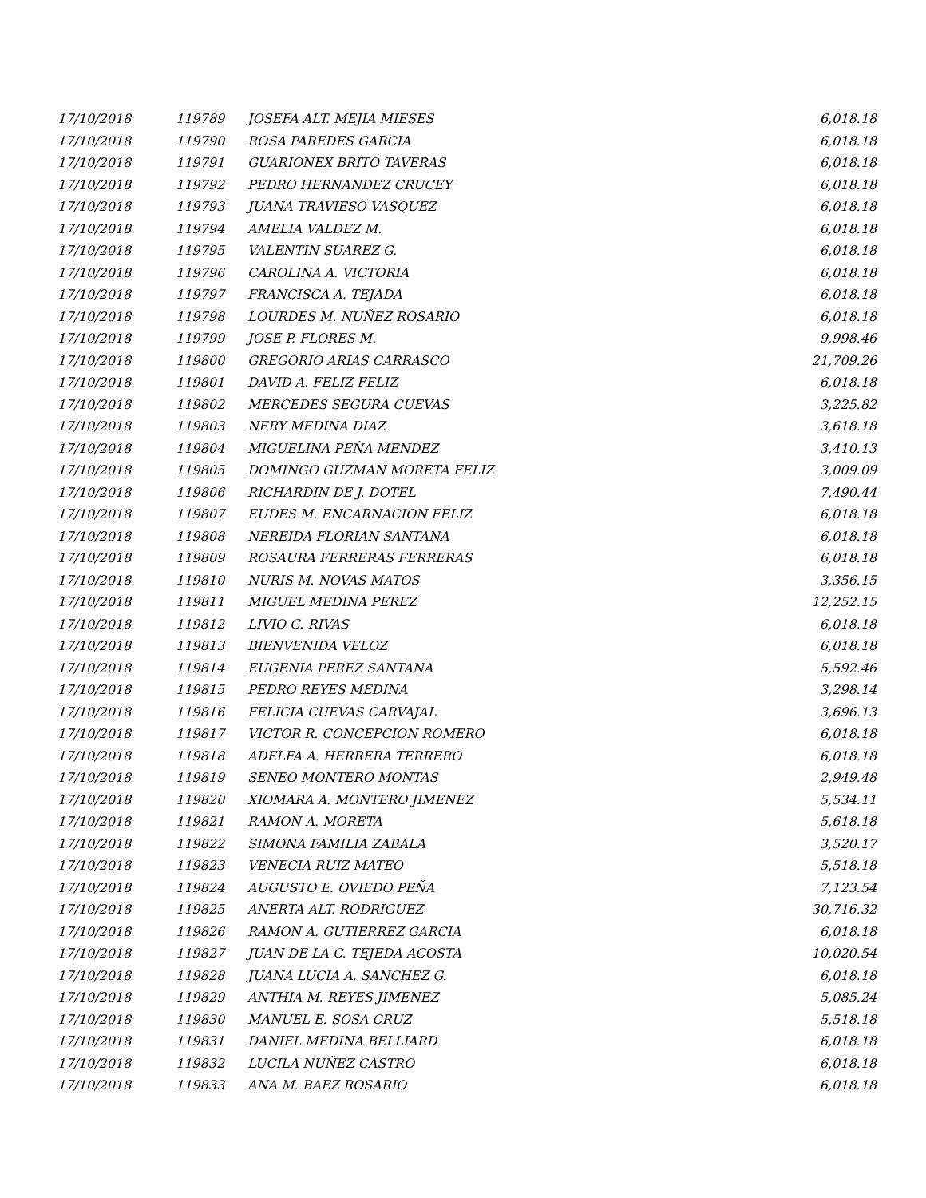| 17/10/2018 | 119789 | JOSEFA ALT. MEJIA MIESES | 6,018.18 |
| 17/10/2018 | 119790 | ROSA PAREDES GARCIA | 6,018.18 |
| 17/10/2018 | 119791 | GUARIONEX BRITO TAVERAS | 6,018.18 |
| 17/10/2018 | 119792 | PEDRO HERNANDEZ CRUCEY | 6,018.18 |
| 17/10/2018 | 119793 | JUANA TRAVIESO VASQUEZ | 6,018.18 |
| 17/10/2018 | 119794 | AMELIA VALDEZ M. | 6,018.18 |
| 17/10/2018 | 119795 | VALENTIN SUAREZ G. | 6,018.18 |
| 17/10/2018 | 119796 | CAROLINA A. VICTORIA | 6,018.18 |
| 17/10/2018 | 119797 | FRANCISCA A. TEJADA | 6,018.18 |
| 17/10/2018 | 119798 | LOURDES M. NUÑEZ ROSARIO | 6,018.18 |
| 17/10/2018 | 119799 | JOSE P. FLORES M. | 9,998.46 |
| 17/10/2018 | 119800 | GREGORIO ARIAS CARRASCO | 21,709.26 |
| 17/10/2018 | 119801 | DAVID A. FELIZ FELIZ | 6,018.18 |
| 17/10/2018 | 119802 | MERCEDES SEGURA CUEVAS | 3,225.82 |
| 17/10/2018 | 119803 | NERY MEDINA DIAZ | 3,618.18 |
| 17/10/2018 | 119804 | MIGUELINA PEÑA MENDEZ | 3,410.13 |
| 17/10/2018 | 119805 | DOMINGO GUZMAN MORETA FELIZ | 3,009.09 |
| 17/10/2018 | 119806 | RICHARDIN DE J. DOTEL | 7,490.44 |
| 17/10/2018 | 119807 | EUDES M. ENCARNACION FELIZ | 6,018.18 |
| 17/10/2018 | 119808 | NEREIDA FLORIAN SANTANA | 6,018.18 |
| 17/10/2018 | 119809 | ROSAURA FERRERAS FERRERAS | 6,018.18 |
| 17/10/2018 | 119810 | NURIS M. NOVAS MATOS | 3,356.15 |
| 17/10/2018 | 119811 | MIGUEL MEDINA PEREZ | 12,252.15 |
| 17/10/2018 | 119812 | LIVIO G. RIVAS | 6,018.18 |
| 17/10/2018 | 119813 | BIENVENIDA VELOZ | 6,018.18 |
| 17/10/2018 | 119814 | EUGENIA PEREZ SANTANA | 5,592.46 |
| 17/10/2018 | 119815 | PEDRO REYES MEDINA | 3,298.14 |
| 17/10/2018 | 119816 | FELICIA CUEVAS CARVAJAL | 3,696.13 |
| 17/10/2018 | 119817 | VICTOR R. CONCEPCION ROMERO | 6,018.18 |
| 17/10/2018 | 119818 | ADELFA A. HERRERA TERRERO | 6,018.18 |
| 17/10/2018 | 119819 | SENEO MONTERO MONTAS | 2,949.48 |
| 17/10/2018 | 119820 | XIOMARA A. MONTERO JIMENEZ | 5,534.11 |
| 17/10/2018 | 119821 | RAMON A. MORETA | 5,618.18 |
| 17/10/2018 | 119822 | SIMONA FAMILIA ZABALA | 3,520.17 |
| 17/10/2018 | 119823 | VENECIA RUIZ MATEO | 5,518.18 |
| 17/10/2018 | 119824 | AUGUSTO E. OVIEDO PEÑA | 7,123.54 |
| 17/10/2018 | 119825 | ANERTA ALT. RODRIGUEZ | 30,716.32 |
| 17/10/2018 | 119826 | RAMON A. GUTIERREZ GARCIA | 6,018.18 |
| 17/10/2018 | 119827 | JUAN DE LA C. TEJEDA ACOSTA | 10,020.54 |
| 17/10/2018 | 119828 | JUANA LUCIA A. SANCHEZ G. | 6,018.18 |
| 17/10/2018 | 119829 | ANTHIA M. REYES JIMENEZ | 5,085.24 |
| 17/10/2018 | 119830 | MANUEL E. SOSA CRUZ | 5,518.18 |
| 17/10/2018 | 119831 | DANIEL MEDINA BELLIARD | 6,018.18 |
| 17/10/2018 | 119832 | LUCILA NUÑEZ CASTRO | 6,018.18 |
| 17/10/2018 | 119833 | ANA M. BAEZ ROSARIO | 6,018.18 |